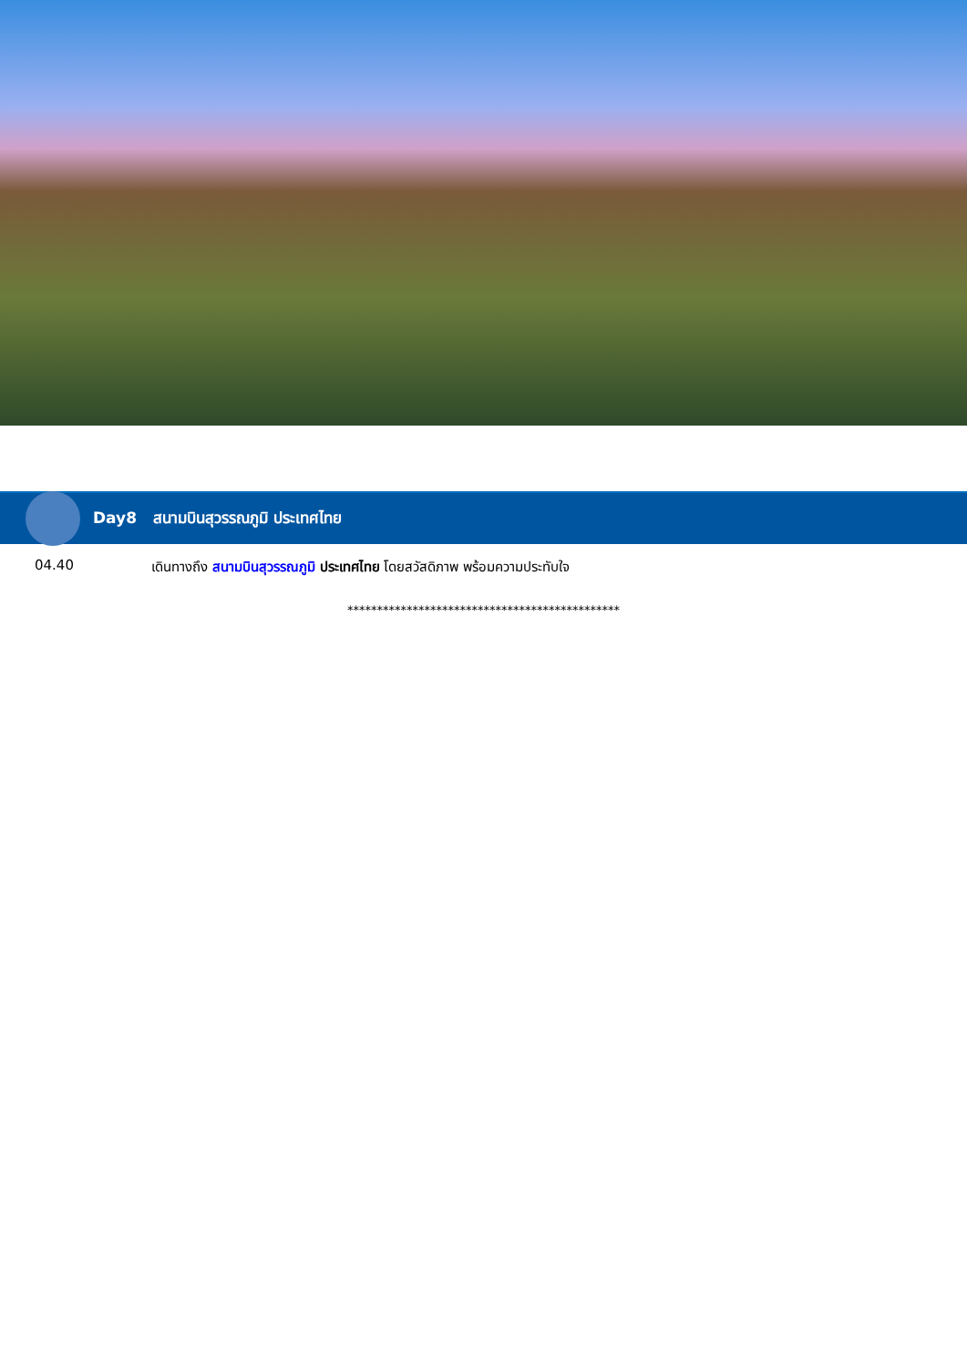Day8 สนามบินสุวรรณภูมิ ประเทศไทย
04.40 เดินทางถึง สนามบินสุวรรณภูมิ ประเทศไทย โดยสวัสดิภาพ พร้อมความประทับใจ
**********************************************